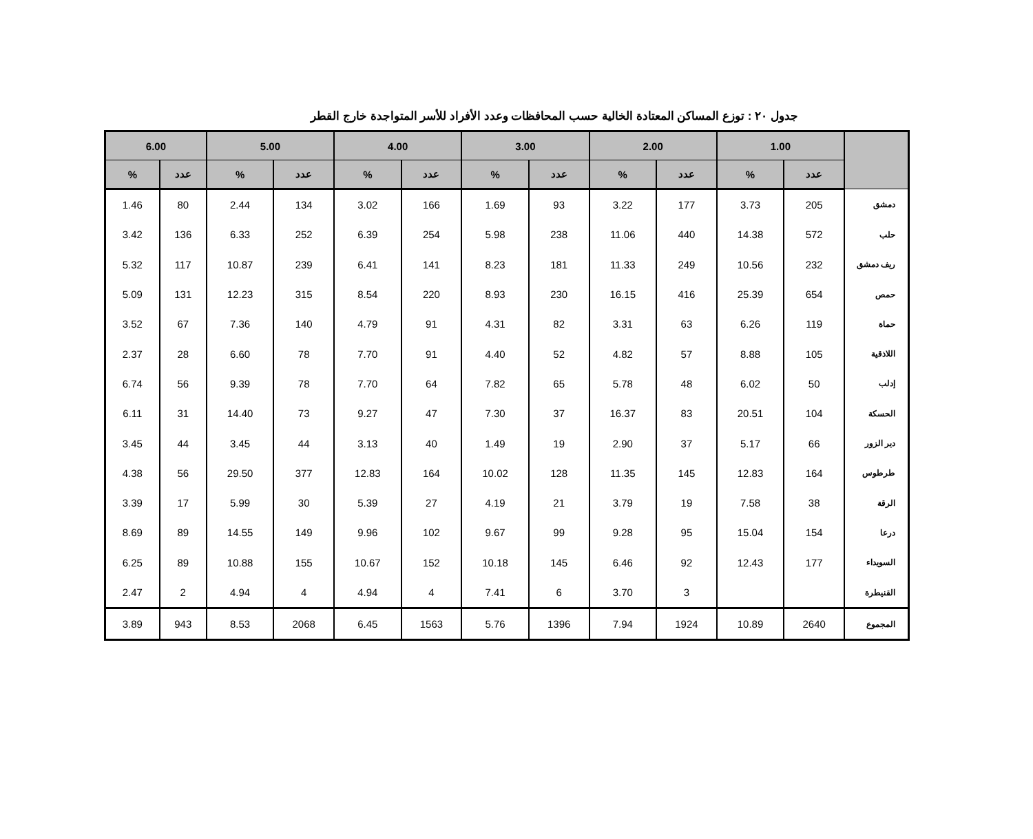جدول ٢٠ : توزع المساكن المعتادة الخالية حسب المحافظات وعدد الأفراد للأسر المتواجدة خارج القطر
| | 1.00 | | 2.00 | | 3.00 | | 4.00 | | 5.00 | | 6.00 | |
| --- | --- | --- | --- | --- | --- | --- | --- | --- | --- | --- | --- | --- |
| | عدد | % | عدد | % | عدد | % | عدد | % | عدد | % | عدد | % |
| دمشق | 205 | 3.73 | 177 | 3.22 | 93 | 1.69 | 166 | 3.02 | 134 | 2.44 | 80 | 1.46 |
| حلب | 572 | 14.38 | 440 | 11.06 | 238 | 5.98 | 254 | 6.39 | 252 | 6.33 | 136 | 3.42 |
| ريف دمشق | 232 | 10.56 | 249 | 11.33 | 181 | 8.23 | 141 | 6.41 | 239 | 10.87 | 117 | 5.32 |
| حمص | 654 | 25.39 | 416 | 16.15 | 230 | 8.93 | 220 | 8.54 | 315 | 12.23 | 131 | 5.09 |
| حماة | 119 | 6.26 | 63 | 3.31 | 82 | 4.31 | 91 | 4.79 | 140 | 7.36 | 67 | 3.52 |
| اللاذقية | 105 | 8.88 | 57 | 4.82 | 52 | 4.40 | 91 | 7.70 | 78 | 6.60 | 28 | 2.37 |
| إدلب | 50 | 6.02 | 48 | 5.78 | 65 | 7.82 | 64 | 7.70 | 78 | 9.39 | 56 | 6.74 |
| الحسكة | 104 | 20.51 | 83 | 16.37 | 37 | 7.30 | 47 | 9.27 | 73 | 14.40 | 31 | 6.11 |
| دير الزور | 66 | 5.17 | 37 | 2.90 | 19 | 1.49 | 40 | 3.13 | 44 | 3.45 | 44 | 3.45 |
| طرطوس | 164 | 12.83 | 145 | 11.35 | 128 | 10.02 | 164 | 12.83 | 377 | 29.50 | 56 | 4.38 |
| الرقة | 38 | 7.58 | 19 | 3.79 | 21 | 4.19 | 27 | 5.39 | 30 | 5.99 | 17 | 3.39 |
| درعا | 154 | 15.04 | 95 | 9.28 | 99 | 9.67 | 102 | 9.96 | 149 | 14.55 | 89 | 8.69 |
| السويداء | 177 | 12.43 | 92 | 6.46 | 145 | 10.18 | 152 | 10.67 | 155 | 10.88 | 89 | 6.25 |
| القنيطرة | | | 3 | 3.70 | 6 | 7.41 | 4 | 4.94 | 4 | 4.94 | 2 | 2.47 |
| المجموع | 2640 | 10.89 | 1924 | 7.94 | 1396 | 5.76 | 1563 | 6.45 | 2068 | 8.53 | 943 | 3.89 |